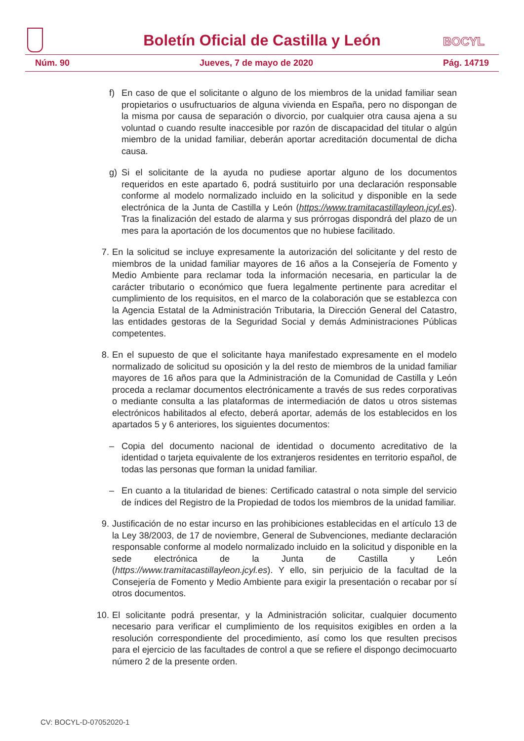Boletín Oficial de Castilla y León
BOCYL
Núm. 90 Jueves, 7 de mayo de 2020 Pág. 14719
f)
En caso de que el solicitante o alguno de los miembros de la unidad familiar sean propietarios o usufructuarios de alguna vivienda en España, pero no dispongan de la misma por causa de separación o divorcio, por cualquier otra causa ajena a su voluntad o cuando resulte inaccesible por razón de discapacidad del titular o algún miembro de la unidad familiar, deberán aportar acreditación documental de dicha causa.
g)
Si el solicitante de la ayuda no pudiese aportar alguno de los documentos requeridos en este apartado 6, podrá sustituirlo por una declaración responsable conforme al modelo normalizado incluido en la solicitud y disponible en la sede electrónica de la Junta de Castilla y León (https://www.tramitacastillayleon.jcyl.es). Tras la finalización del estado de alarma y sus prórrogas dispondrá del plazo de un mes para la aportación de los documentos que no hubiese facilitado.
7. En la solicitud se incluye expresamente la autorización del solicitante y del resto de miembros de la unidad familiar mayores de 16 años a la Consejería de Fomento y Medio Ambiente para reclamar toda la información necesaria, en particular la de carácter tributario o económico que fuera legalmente pertinente para acreditar el cumplimiento de los requisitos, en el marco de la colaboración que se establezca con la Agencia Estatal de la Administración Tributaria, la Dirección General del Catastro, las entidades gestoras de la Seguridad Social y demás Administraciones Públicas competentes.
8. En el supuesto de que el solicitante haya manifestado expresamente en el modelo normalizado de solicitud su oposición y la del resto de miembros de la unidad familiar mayores de 16 años para que la Administración de la Comunidad de Castilla y León proceda a reclamar documentos electrónicamente a través de sus redes corporativas o mediante consulta a las plataformas de intermediación de datos u otros sistemas electrónicos habilitados al efecto, deberá aportar, además de los establecidos en los apartados 5 y 6 anteriores, los siguientes documentos:
– Copia del documento nacional de identidad o documento acreditativo de la identidad o tarjeta equivalente de los extranjeros residentes en territorio español, de todas las personas que forman la unidad familiar.
– En cuanto a la titularidad de bienes: Certificado catastral o nota simple del servicio de índices del Registro de la Propiedad de todos los miembros de la unidad familiar.
9. Justificación de no estar incurso en las prohibiciones establecidas en el artículo 13 de la Ley 38/2003, de 17 de noviembre, General de Subvenciones, mediante declaración responsable conforme al modelo normalizado incluido en la solicitud y disponible en la sede electrónica de la Junta de Castilla y León (https://www.tramitacastillayleon.jcyl.es). Y ello, sin perjuicio de la facultad de la Consejería de Fomento y Medio Ambiente para exigir la presentación o recabar por sí otros documentos.
10. El solicitante podrá presentar, y la Administración solicitar, cualquier documento necesario para verificar el cumplimiento de los requisitos exigibles en orden a la resolución correspondiente del procedimiento, así como los que resulten precisos para el ejercicio de las facultades de control a que se refiere el dispongo decimocuarto número 2 de la presente orden.
CV: BOCYL-D-07052020-1